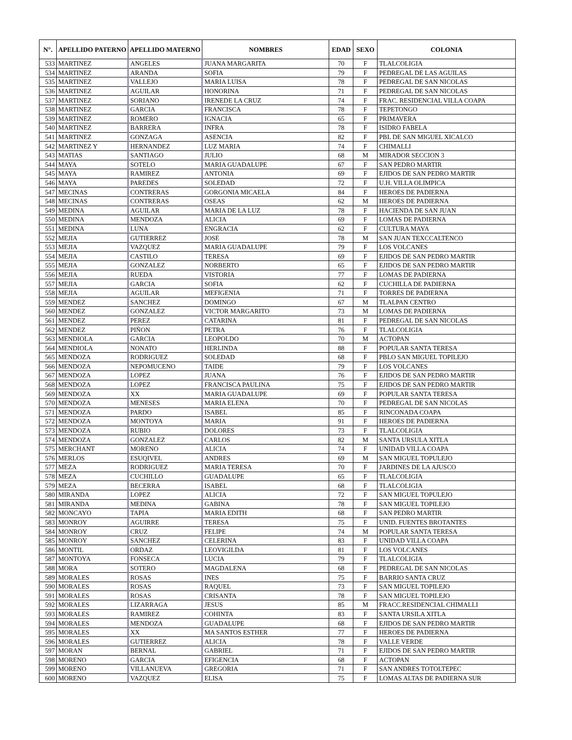| N°. | APELLIDO PATERNO | APELLIDO MATERNO | NOMBRES | EDAD | SEXO | COLONIA |
| --- | --- | --- | --- | --- | --- | --- |
| 533 | MARTINEZ | ANGELES | JUANA MARGARITA | 70 | F | TLALCOLIGIA |
| 534 | MARTINEZ | ARANDA | SOFIA | 79 | F | PEDREGAL DE LAS AGUILAS |
| 535 | MARTINEZ | VALLEJO | MARIA LUISA | 78 | F | PEDREGAL DE SAN NICOLAS |
| 536 | MARTINEZ | AGUILAR | HONORINA | 71 | F | PEDREGAL DE SAN NICOLAS |
| 537 | MARTINEZ | SORIANO | IRENEDE LA CRUZ | 74 | F | FRAC. RESIDENCIAL VILLA COAPA |
| 538 | MARTINEZ | GARCIA | FRANCISCA | 78 | F | TEPETONGO |
| 539 | MARTINEZ | ROMERO | IGNACIA | 65 | F | PRIMAVERA |
| 540 | MARTINEZ | BARRERA | INFRA | 78 | F | ISIDRO FABELA |
| 541 | MARTINEZ | GONZAGA | ASENCIA | 82 | F | PBL DE SAN MIGUEL XICALCO |
| 542 | MARTINEZ Y | HERNANDEZ | LUZ MARIA | 74 | F | CHIMALLI |
| 543 | MATIAS | SANTIAGO | JULIO | 68 | M | MIRADOR SECCION 3 |
| 544 | MAYA | SOTELO | MARIA GUADALUPE | 67 | F | SAN PEDRO MARTIR |
| 545 | MAYA | RAMIREZ | ANTONIA | 69 | F | EJIDOS DE SAN PEDRO MARTIR |
| 546 | MAYA | PAREDES | SOLEDAD | 72 | F | U.H. VILLA OLIMPICA |
| 547 | MECINAS | CONTRERAS | GORGONIA MICAELA | 84 | F | HEROES DE PADIERNA |
| 548 | MECINAS | CONTRERAS | OSEAS | 62 | M | HEROES DE PADIERNA |
| 549 | MEDINA | AGUILAR | MARIA DE LA LUZ | 78 | F | HACIENDA DE SAN JUAN |
| 550 | MEDINA | MENDOZA | ALICIA | 69 | F | LOMAS DE PADIERNA |
| 551 | MEDINA | LUNA | ENGRACIA | 62 | F | CULTURA MAYA |
| 552 | MEJIA | GUTIERREZ | JOSE | 78 | M | SAN JUAN TEXCCALTENCO |
| 553 | MEJIA | VAZQUEZ | MARIA GUADALUPE | 79 | F | LOS VOLCANES |
| 554 | MEJIA | CASTILO | TERESA | 69 | F | EJIDOS DE SAN PEDRO MARTIR |
| 555 | MEJIA | GONZALEZ | NORBERTO | 65 | F | EJIDOS DE SAN PEDRO MARTIR |
| 556 | MEJIA | RUEDA | VISTORIA | 77 | F | LOMAS DE PADIERNA |
| 557 | MEJIA | GARCIA | SOFIA | 62 | F | CUCHILLA DE PADIERNA |
| 558 | MEJIA | AGUILAR | MEFIGENIA | 71 | F | TORRES DE PADIERNA |
| 559 | MENDEZ | SANCHEZ | DOMINGO | 67 | M | TLALPAN CENTRO |
| 560 | MENDEZ | GONZALEZ | VICTOR MARGARITO | 73 | M | LOMAS DE PADIERNA |
| 561 | MENDEZ | PEREZ | CATARINA | 81 | F | PEDREGAL DE SAN NICOLAS |
| 562 | MENDEZ | PIÑON | PETRA | 76 | F | TLALCOLIGIA |
| 563 | MENDIOLA | GARCIA | LEOPOLDO | 70 | M | ACTOPAN |
| 564 | MENDIOLA | NONATO | HERLINDA | 88 | F | POPULAR SANTA TERESA |
| 565 | MENDOZA | RODRIGUEZ | SOLEDAD | 68 | F | PBLO SAN MIGUEL TOPILEJO |
| 566 | MENDOZA | NEPOMUCENO | TAIDE | 79 | F | LOS VOLCANES |
| 567 | MENDOZA | LOPEZ | JUANA | 76 | F | EJIDOS DE SAN PEDRO MARTIR |
| 568 | MENDOZA | LOPEZ | FRANCISCA PAULINA | 75 | F | EJIDOS DE SAN PEDRO MARTIR |
| 569 | MENDOZA | XX | MARIA GUADALUPE | 69 | F | POPULAR SANTA TERESA |
| 570 | MENDOZA | MENESES | MARIA ELENA | 70 | F | PEDREGAL DE SAN NICOLAS |
| 571 | MENDOZA | PARDO | ISABEL | 85 | F | RINCONADA COAPA |
| 572 | MENDOZA | MONTOYA | MARIA | 91 | F | HEROES DE PADIERNA |
| 573 | MENDOZA | RUBIO | DOLORES | 73 | F | TLALCOLIGIA |
| 574 | MENDOZA | GONZALEZ | CARLOS | 82 | M | SANTA URSULA XITLA |
| 575 | MERCHANT | MORENO | ALICIA | 74 | F | UNIDAD VILLA COAPA |
| 576 | MERLOS | ESUQIVEL | ANDRES | 69 | M | SAN MIGUEL TOPULEJO |
| 577 | MEZA | RODRIGUEZ | MARIA TERESA | 70 | F | JARDINES DE LA AJUSCO |
| 578 | MEZA | CUCHILLO | GUADALUPE | 65 | F | TLALCOLIGIA |
| 579 | MEZA | BECERRA | ISABEL | 68 | F | TLALCOLIGIA |
| 580 | MIRANDA | LOPEZ | ALICIA | 72 | F | SAN MIGUEL TOPULEJO |
| 581 | MIRANDA | MEDINA | GABINA | 78 | F | SAN MIGUEL TOPILEJO |
| 582 | MONCAYO | TAPIA | MARIA EDITH | 68 | F | SAN PEDRO MARTIR |
| 583 | MONROY | AGUIRRE | TERESA | 75 | F | UNID. FUENTES BROTANTES |
| 584 | MONROY | CRUZ | FELIPE | 74 | M | POPULAR SANTA TERESA |
| 585 | MONROY | SANCHEZ | CELERINA | 83 | F | UNIDAD VILLA COAPA |
| 586 | MONTIL | ORDAZ | LEOVIGILDA | 81 | F | LOS VOLCANES |
| 587 | MONTOYA | FONSECA | LUCIA | 79 | F | TLALCOLIGIA |
| 588 | MORA | SOTERO | MAGDALENA | 68 | F | PEDREGAL DE SAN NICOLAS |
| 589 | MORALES | ROSAS | INES | 75 | F | BARRIO SANTA CRUZ |
| 590 | MORALES | ROSAS | RAQUEL | 73 | F | SAN MIGUEL TOPILEJO |
| 591 | MORALES | ROSAS | CRISANTA | 78 | F | SAN MIGUEL TOPILEJO |
| 592 | MORALES | LIZARRAGA | JESUS | 85 | M | FRACC.RESIDENCIAL CHIMALLI |
| 593 | MORALES | RAMIREZ | COHINTA | 83 | F | SANTA URSILA XITLA |
| 594 | MORALES | MENDOZA | GUADALUPE | 68 | F | EJIDOS DE SAN PEDRO MARTIR |
| 595 | MORALES | XX | MA SANTOS ESTHER | 77 | F | HEROES DE PADIERNA |
| 596 | MORALES | GUTIERREZ | ALICIA | 78 | F | VALLE VERDE |
| 597 | MORAN | BERNAL | GABRIEL | 71 | F | EJIDOS DE SAN PEDRO MARTIR |
| 598 | MORENO | GARCIA | EFIGENCIA | 68 | F | ACTOPAN |
| 599 | MORENO | VILLANUEVA | GREGORIA | 71 | F | SAN ANDRES TOTOLTEPEC |
| 600 | MORENO | VAZQUEZ | ELISA | 75 | F | LOMAS ALTAS DE PADIERNA SUR |